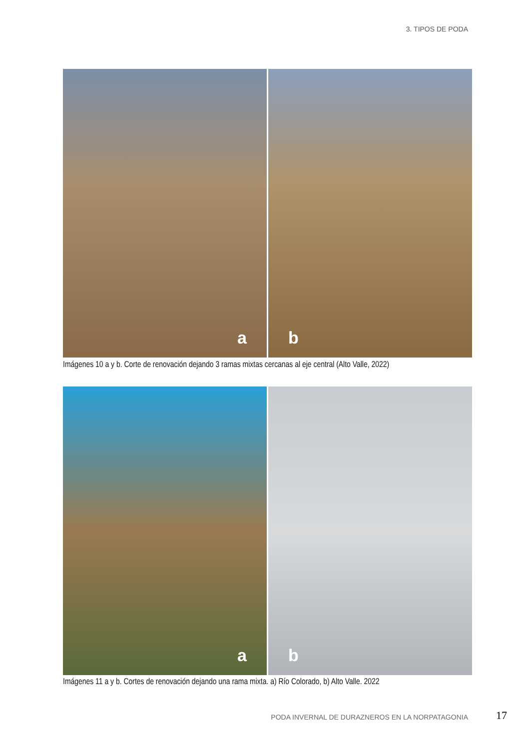3. TIPOS DE PODA
a
b
Imágenes 10 a y b. Corte de renovación dejando 3 ramas mixtas cercanas al eje central (Alto Valle, 2022)
a
b
Imágenes 11 a y b. Cortes de renovación dejando una rama mixta. a) Río Colorado, b) Alto Valle. 2022
PODA INVERNAL DE DURAZNEROS EN LA NORPATAGONIA
17